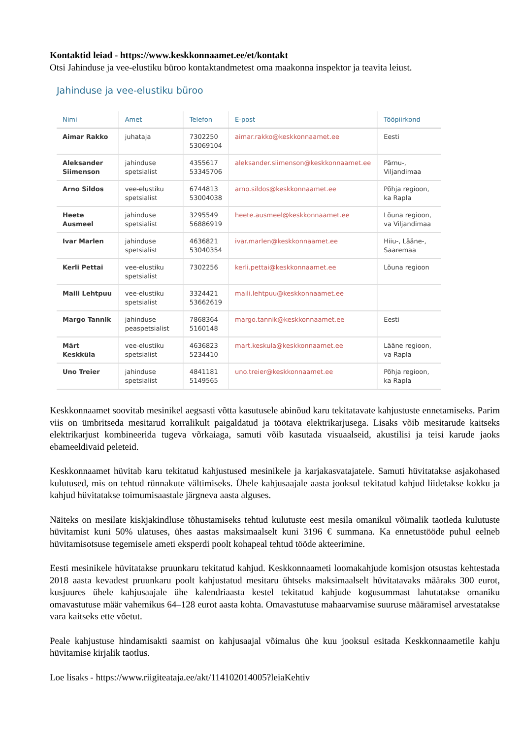Kontaktid leiad - https://www.keskkonnaamet.ee/et/kontakt
Otsi Jahinduse ja vee-elustiku büroo kontaktandmetest oma maakonna inspektor ja teavita leiust.
Jahinduse ja vee-elustiku büroo
| Nimi | Amet | Telefon | E-post | Tööpiirkond |
| --- | --- | --- | --- | --- |
| Aimar Rakko | juhataja | 7302250 53069104 | aimar.rakko@keskkonnaamet.ee | Eesti |
| Aleksander Siimenson | jahinduse spetsialist | 4355617 53345706 | aleksander.siimenson@keskkonnaamet.ee | Pärnu-, Viljandimaa |
| Arno Sildos | vee-elustiku spetsialist | 6744813 53004038 | arno.sildos@keskkonnaamet.ee | Põhja regioon, ka Rapla |
| Heete Ausmeel | jahinduse spetsialist | 3295549 56886919 | heete.ausmeel@keskkonnaamet.ee | Lõuna regioon, va Viljandimaa |
| Ivar Marlen | jahinduse spetsialist | 4636821 53040354 | ivar.marlen@keskkonnaamet.ee | Hiiu-, Lääne-, Saaremaa |
| Kerli Pettai | vee-elustiku spetsialist | 7302256 | kerli.pettai@keskkonnaamet.ee | Lõuna regioon |
| Maili Lehtpuu | vee-elustiku spetsialist | 3324421 53662619 | maili.lehtpuu@keskkonnaamet.ee | |
| Margo Tannik | jahinduse peaspetsialist | 7868364 5160148 | margo.tannik@keskkonnaamet.ee | Eesti |
| Märt Keskküla | vee-elustiku spetsialist | 4636823 5234410 | mart.keskula@keskkonnaamet.ee | Lääne regioon, va Rapla |
| Uno Treier | jahinduse spetsialist | 4841181 5149565 | uno.treier@keskkonnaamet.ee | Põhja regioon, ka Rapla |
Keskkonnaamet soovitab mesinikel aegsasti võtta kasutusele abinõud karu tekitatavate kahjustuste ennetamiseks. Parim viis on ümbritseda mesitarud korralikult paigaldatud ja töötava elektrikarjusega. Lisaks võib mesitarude kaitseks elektrikarjust kombineerida tugeva võrkaiaga, samuti võib kasutada visuaalseid, akustilisi ja teisi karude jaoks ebameeldivaid peleteid.
Keskkonnaamet hüvitab karu tekitatud kahjustused mesinikele ja karjakasvatajatele. Samuti hüvitatakse asjakohased kulutused, mis on tehtud rünnakute vältimiseks. Ühele kahjusaajale aasta jooksul tekitatud kahjud liidetakse kokku ja kahjud hüvitatakse toimumisaastale järgneva aasta alguses.
Näiteks on mesilate kiskjakindluse tõhustamiseks tehtud kulutuste eest mesila omanikul võimalik taotleda kulutuste hüvitamist kuni 50% ulatuses, ühes aastas maksimaalselt kuni 3196 € summana. Ka ennetustööde puhul eelneb hüvitamisotsuse tegemisele ameti eksperdi poolt kohapeal tehtud tööde akteerimine.
Eesti mesinikele hüvitatakse pruunkaru tekitatud kahjud. Keskkonnaameti loomakahjude komisjon otsustas kehtestada 2018 aasta kevadest pruunkaru poolt kahjustatud mesitaru ühtseks maksimaalselt hüvitatavaks määraks 300 eurot, kusjuures ühele kahjusaajale ühe kalendriaasta kestel tekitatud kahjude kogusummast lahutatakse omaniku omavastutuse määr vahemikus 64–128 eurot aasta kohta. Omavastutuse mahaarvamise suuruse määramisel arvestatakse vara kaitseks ette võetut.
Peale kahjustuse hindamisakti saamist on kahjusaajal võimalus ühe kuu jooksul esitada Keskkonnaametile kahju hüvitamise kirjalik taotlus.
Loe lisaks - https://www.riigiteataja.ee/akt/114102014005?leiaKehtiv